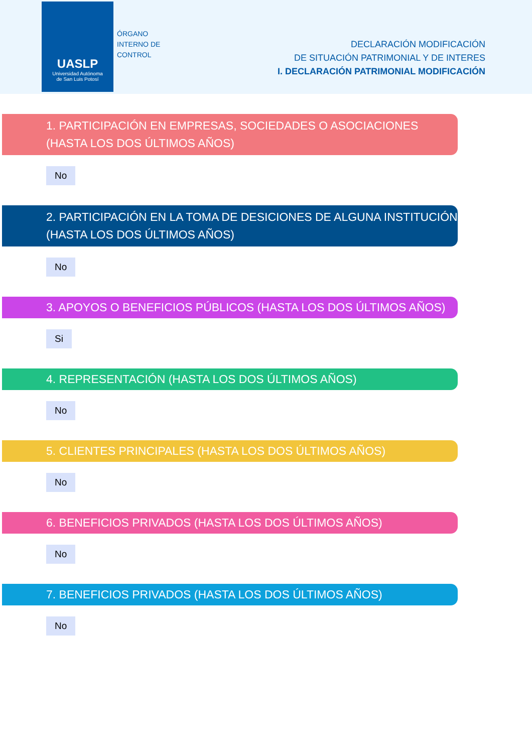UASLP
Universidad Autónoma
de San Luis Potosí
ÓRGANO
INTERNO DE
CONTROL
DECLARACIÓN MODIFICACIÓN
DE SITUACIÓN PATRIMONIAL Y DE INTERES
I. DECLARACIÓN PATRIMONIAL MODIFICACIÓN
1. PARTICIPACIÓN EN EMPRESAS, SOCIEDADES O ASOCIACIONES (HASTA LOS DOS ÚLTIMOS AÑOS)
No
2. PARTICIPACIÓN EN LA TOMA DE DESICIONES DE ALGUNA INSTITUCIÓN (HASTA LOS DOS ÚLTIMOS AÑOS)
No
3. APOYOS O BENEFICIOS PÚBLICOS (HASTA LOS DOS ÚLTIMOS AÑOS)
Si
4. REPRESENTACIÓN (HASTA LOS DOS ÚLTIMOS AÑOS)
No
5. CLIENTES PRINCIPALES (HASTA LOS DOS ÚLTIMOS AÑOS)
No
6. BENEFICIOS PRIVADOS (HASTA LOS DOS ÚLTIMOS AÑOS)
No
7. BENEFICIOS PRIVADOS (HASTA LOS DOS ÚLTIMOS AÑOS)
No